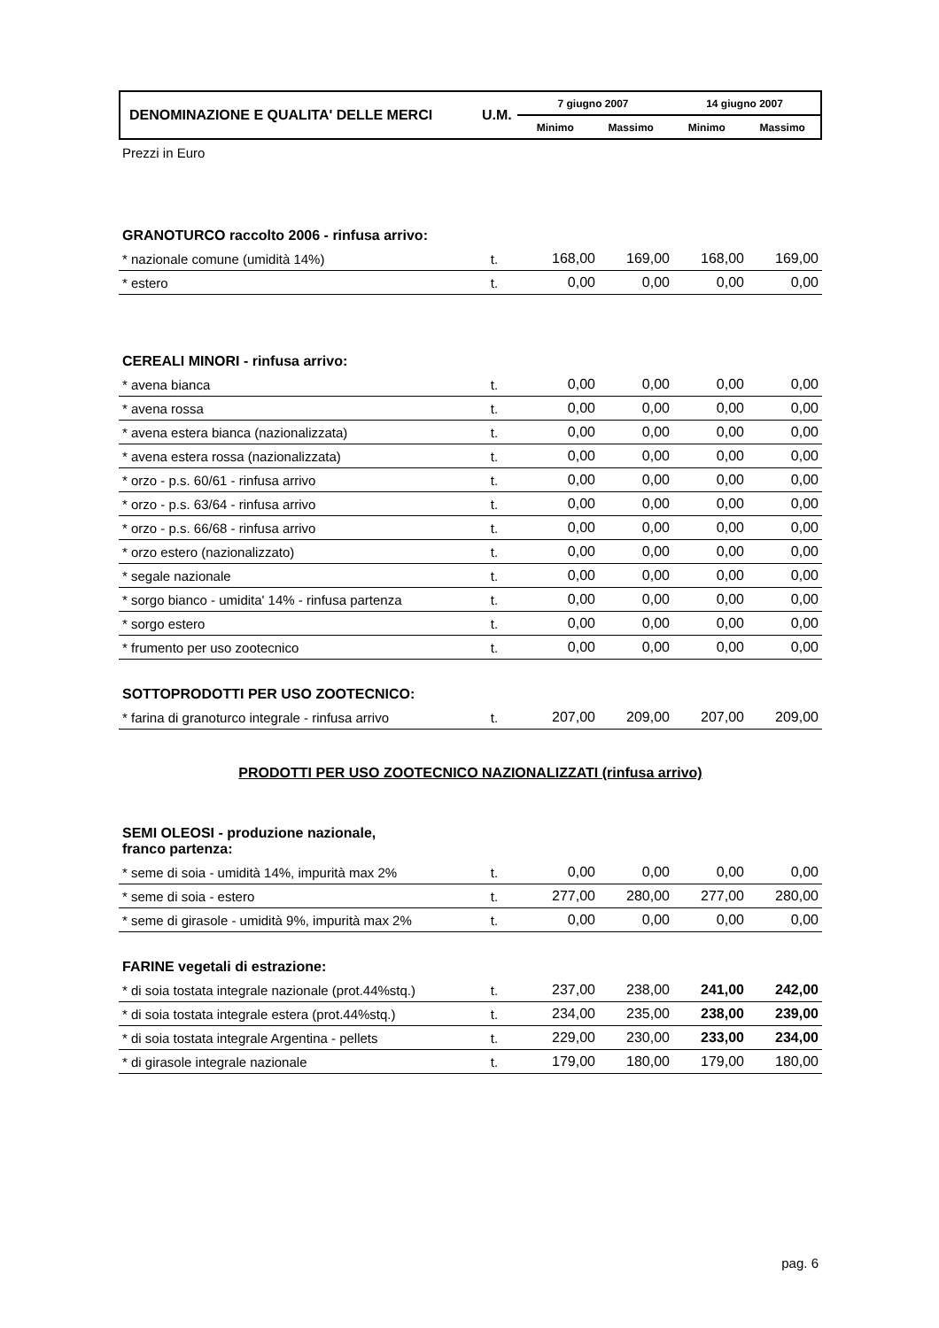DENOMINAZIONE E QUALITA' DELLE MERCI
U.M.
7 giugno 2007 14 giugno 2007
Minimo Massimo Minimo Massimo
Prezzi in Euro
GRANOTURCO raccolto 2006 - rinfusa arrivo:
| * nazionale comune (umidità 14%) | t. | 168,00 | 169,00 | 168,00 | 169,00 |
| * estero | t. | 0,00 | 0,00 | 0,00 | 0,00 |
CEREALI MINORI - rinfusa arrivo:
| * avena bianca | t. | 0,00 | 0,00 | 0,00 | 0,00 |
| * avena rossa | t. | 0,00 | 0,00 | 0,00 | 0,00 |
| * avena estera bianca (nazionalizzata) | t. | 0,00 | 0,00 | 0,00 | 0,00 |
| * avena estera rossa (nazionalizzata) | t. | 0,00 | 0,00 | 0,00 | 0,00 |
| * orzo - p.s. 60/61 - rinfusa arrivo | t. | 0,00 | 0,00 | 0,00 | 0,00 |
| * orzo - p.s. 63/64 - rinfusa arrivo | t. | 0,00 | 0,00 | 0,00 | 0,00 |
| * orzo - p.s. 66/68 - rinfusa arrivo | t. | 0,00 | 0,00 | 0,00 | 0,00 |
| * orzo estero (nazionalizzato) | t. | 0,00 | 0,00 | 0,00 | 0,00 |
| * segale nazionale | t. | 0,00 | 0,00 | 0,00 | 0,00 |
| * sorgo bianco - umidita' 14% - rinfusa partenza | t. | 0,00 | 0,00 | 0,00 | 0,00 |
| * sorgo estero | t. | 0,00 | 0,00 | 0,00 | 0,00 |
| * frumento per uso zootecnico | t. | 0,00 | 0,00 | 0,00 | 0,00 |
SOTTOPRODOTTI PER USO ZOOTECNICO:
| * farina di granoturco integrale - rinfusa arrivo | t. | 207,00 | 209,00 | 207,00 | 209,00 |
PRODOTTI PER USO ZOOTECNICO NAZIONALIZZATI (rinfusa arrivo)
SEMI OLEOSI - produzione nazionale,
franco partenza:
| * seme di soia - umidità 14%, impurità max 2% | t. | 0,00 | 0,00 | 0,00 | 0,00 |
| * seme di soia - estero | t. | 277,00 | 280,00 | 277,00 | 280,00 |
| * seme di girasole - umidità 9%, impurità max 2% | t. | 0,00 | 0,00 | 0,00 | 0,00 |
FARINE vegetali di estrazione:
| * di soia tostata integrale nazionale (prot.44%stq.) | t. | 237,00 | 238,00 | 241,00 | 242,00 |
| * di soia tostata integrale estera (prot.44%stq.) | t. | 234,00 | 235,00 | 238,00 | 239,00 |
| * di soia tostata integrale Argentina - pellets | t. | 229,00 | 230,00 | 233,00 | 234,00 |
| * di girasole integrale nazionale | t. | 179,00 | 180,00 | 179,00 | 180,00 |
pag. 6